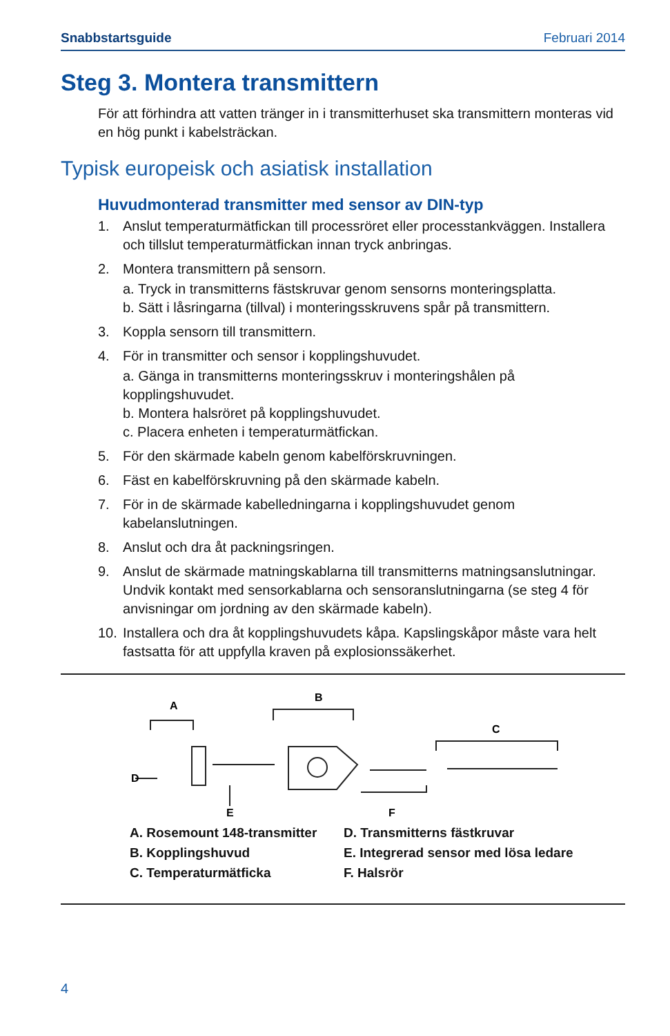Snabbstartsguide Februari 2014
Steg 3. Montera transmittern
För att förhindra att vatten tränger in i transmitterhuset ska transmittern monteras vid en hög punkt i kabelsträckan.
Typisk europeisk och asiatisk installation
Huvudmonterad transmitter med sensor av DIN-typ
1. Anslut temperaturmätfickan till processröret eller processtankväggen. Installera och tillslut temperaturmätfickan innan tryck anbringas.
2. Montera transmittern på sensorn.
a. Tryck in transmitterns fästskruvar genom sensorns monteringsplatta.
b. Sätt i låsringarna (tillval) i monteringsskruvens spår på transmittern.
3. Koppla sensorn till transmittern.
4. För in transmitter och sensor i kopplingshuvudet.
a. Gänga in transmitterns monteringsskruv i monteringshålen på kopplingshuvudet.
b. Montera halsröret på kopplingshuvudet.
c. Placera enheten i temperaturmätfickan.
5. För den skärmade kabeln genom kabelförskruvningen.
6. Fäst en kabelförskruvning på den skärmade kabeln.
7. För in de skärmade kabelledningarna i kopplingshuvudet genom kabelanslutningen.
8. Anslut och dra åt packningsringen.
9. Anslut de skärmade matningskablarna till transmitterns matningsanslutningar. Undvik kontakt med sensorkablarna och sensoranslutningarna (se steg 4 för anvisningar om jordning av den skärmade kabeln).
10. Installera och dra åt kopplingshuvudets kåpa. Kapslingskåpor måste vara helt fastsatta för att uppfylla kraven på explosionssäkerhet.
A
B
C
D
E
F
A. Rosemount 148-transmitter D. Transmitterns fästkruvar B. Kopplingshuvud E. Integrerad sensor med lösa ledare C. Temperaturmätficka F. Halsrör
4